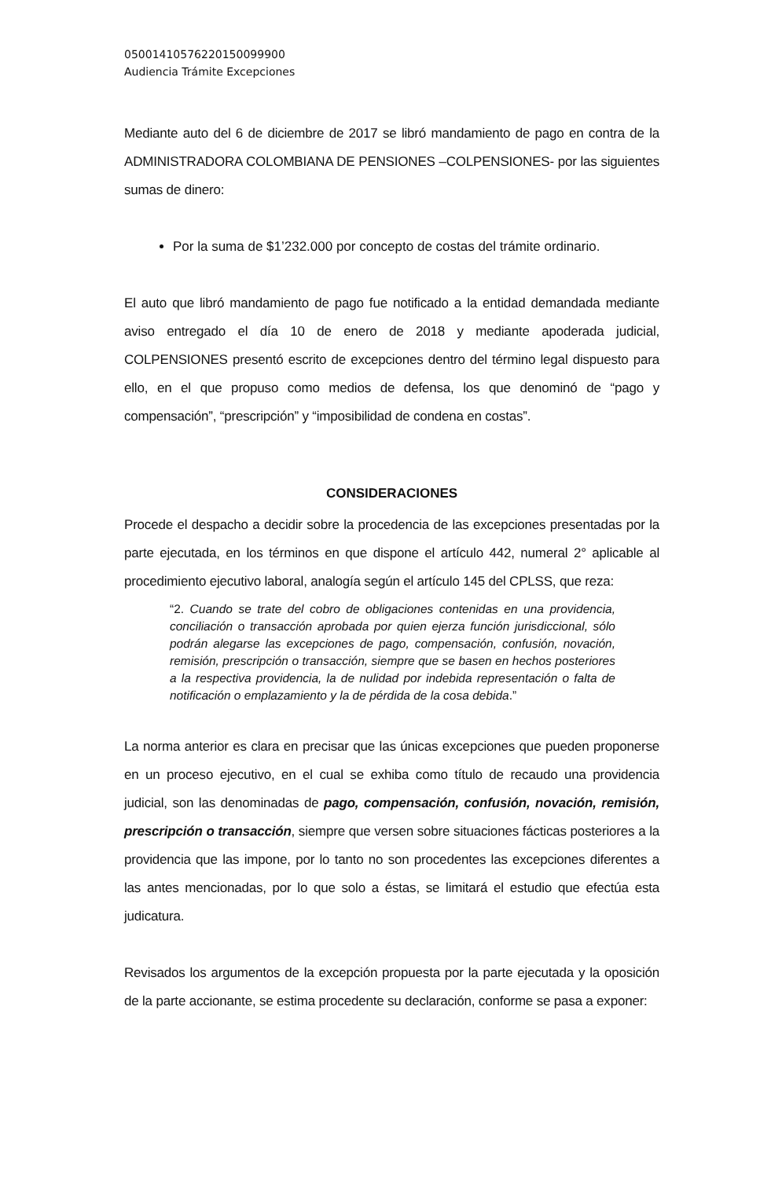05001410576220150099900
Audiencia Trámite Excepciones
Mediante auto del 6 de diciembre de 2017 se libró mandamiento de pago en contra de la ADMINISTRADORA COLOMBIANA DE PENSIONES –COLPENSIONES- por las siguientes sumas de dinero:
Por la suma de $1’232.000 por concepto de costas del trámite ordinario.
El auto que libró mandamiento de pago fue notificado a la entidad demandada mediante aviso entregado el día 10 de enero de 2018 y mediante apoderada judicial, COLPENSIONES presentó escrito de excepciones dentro del término legal dispuesto para ello, en el que propuso como medios de defensa, los que denominó de “pago y compensación”, “prescripción” y “imposibilidad de condena en costas”.
CONSIDERACIONES
Procede el despacho a decidir sobre la procedencia de las excepciones presentadas por la parte ejecutada, en los términos en que dispone el artículo 442, numeral 2° aplicable al procedimiento ejecutivo laboral, analogía según el artículo 145 del CPLSS, que reza:
“2. Cuando se trate del cobro de obligaciones contenidas en una providencia, conciliación o transacción aprobada por quien ejerza función jurisdiccional, sólo podrán alegarse las excepciones de pago, compensación, confusión, novación, remisión, prescripción o transacción, siempre que se basen en hechos posteriores a la respectiva providencia, la de nulidad por indebida representación o falta de notificación o emplazamiento y la de pérdida de la cosa debida.”
La norma anterior es clara en precisar que las únicas excepciones que pueden proponerse en un proceso ejecutivo, en el cual se exhiba como título de recaudo una providencia judicial, son las denominadas de pago, compensación, confusión, novación, remisión, prescripción o transacción, siempre que versen sobre situaciones fácticas posteriores a la providencia que las impone, por lo tanto no son procedentes las excepciones diferentes a las antes mencionadas, por lo que solo a éstas, se limitará el estudio que efectúa esta judicatura.
Revisados los argumentos de la excepción propuesta por la parte ejecutada y la oposición de la parte accionante, se estima procedente su declaración, conforme se pasa a exponer: